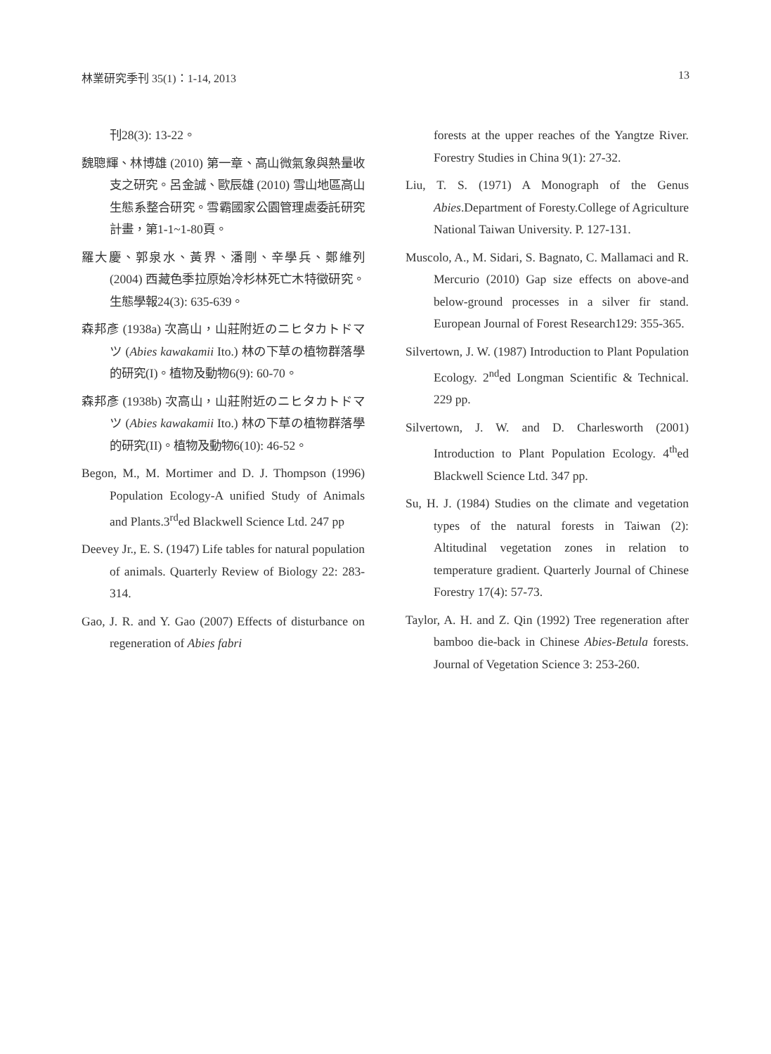林業研究季刊 35(1)：1-14, 2013 13
刊28(3): 13-22。
魏聰輝、林博雄 (2010) 第一章、高山微氣象與熱量收支之研究。呂金誠、歐辰雄 (2010) 雪山地區高山生態系整合研究。雪霸國家公園管理處委託研究計畫，第1-1~1-80頁。
羅大慶、郭泉水、黃界、潘剛、辛學兵、鄭維列 (2004) 西藏色季拉原始冷杉林死亡木特徵研究。生態學報24(3): 635-639。
森邦彥 (1938a) 次高山，山莊附近のニヒタカトドマツ (Abies kawakamii Ito.) 林の下草の植物群落學的研究(I)。植物及動物6(9): 60-70。
森邦彥 (1938b) 次高山，山莊附近のニヒタカトドマツ (Abies kawakamii Ito.) 林の下草の植物群落學的研究(II)。植物及動物6(10): 46-52。
Begon, M., M. Mortimer and D. J. Thompson (1996) Population Ecology-A unified Study of Animals and Plants.3<sup>rd</sup>ed Blackwell Science Ltd. 247 pp
Deevey Jr., E. S. (1947) Life tables for natural population of animals. Quarterly Review of Biology 22: 283-314.
Gao, J. R. and Y. Gao (2007) Effects of disturbance on regeneration of Abies fabri
forests at the upper reaches of the Yangtze River. Forestry Studies in China 9(1): 27-32.
Liu, T. S. (1971) A Monograph of the Genus Abies.Department of Foresty.College of Agriculture National Taiwan University. P. 127-131.
Muscolo, A., M. Sidari, S. Bagnato, C. Mallamaci and R. Mercurio (2010) Gap size effects on above-and below-ground processes in a silver fir stand. European Journal of Forest Research129: 355-365.
Silvertown, J. W. (1987) Introduction to Plant Population Ecology. 2<sup>nd</sup>ed Longman Scientific & Technical. 229 pp.
Silvertown, J. W. and D. Charlesworth (2001) Introduction to Plant Population Ecology. 4<sup>th</sup>ed Blackwell Science Ltd. 347 pp.
Su, H. J. (1984) Studies on the climate and vegetation types of the natural forests in Taiwan (2): Altitudinal vegetation zones in relation to temperature gradient. Quarterly Journal of Chinese Forestry 17(4): 57-73.
Taylor, A. H. and Z. Qin (1992) Tree regeneration after bamboo die-back in Chinese Abies-Betula forests. Journal of Vegetation Science 3: 253-260.